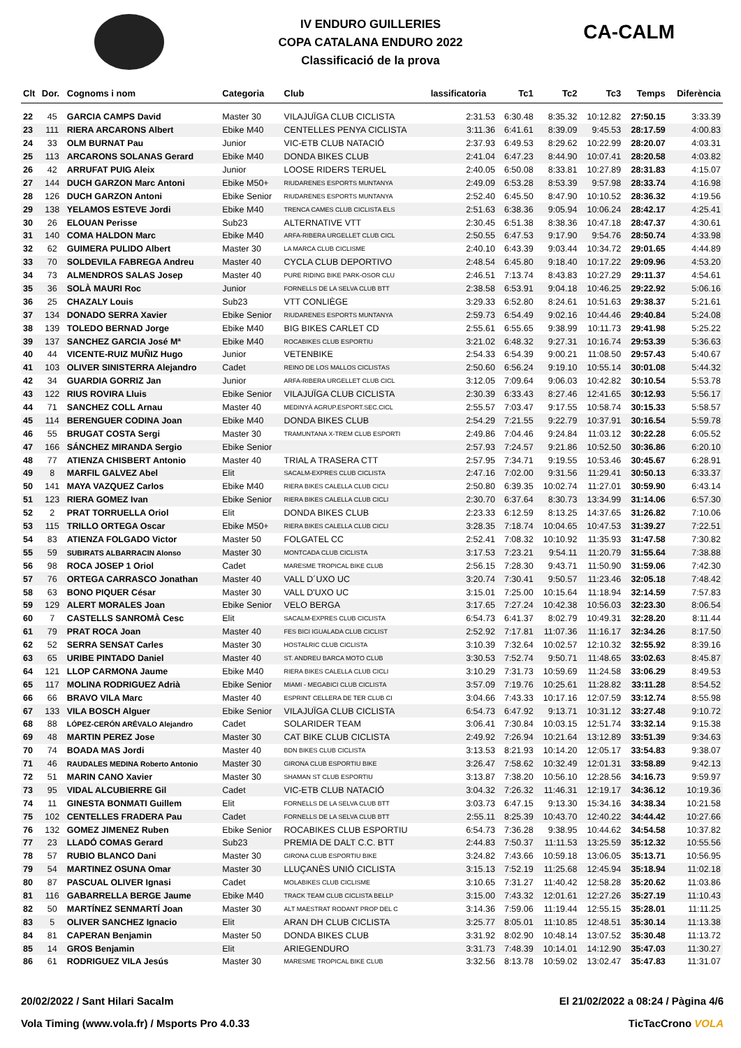CA-CALM
IV ENDURO GUILLERIES
COPA CATALANA ENDURO 2022
Classificació de la prova
| Clt | Dor. | Cognoms i nom | Categoria | Club | lassificatoria | Tc1 | Tc2 | Tc3 | Temps | Diferència |
| --- | --- | --- | --- | --- | --- | --- | --- | --- | --- | --- |
| 22 | 45 | GARCIA CAMPS David | Master 30 | VILAJUÏGA CLUB CICLISTA | 2:31.53 | 6:30.48 | 8:35.32 | 10:12.82 | 27:50.15 | 3:33.39 |
| 23 | 111 | RIERA ARCARONS Albert | Ebike M40 | CENTELLES PENYA CICLISTA | 3:11.36 | 6:41.61 | 8:39.09 | 9:45.53 | 28:17.59 | 4:00.83 |
| 24 | 33 | OLM BURNAT Pau | Junior | VIC-ETB CLUB NATACIÓ | 2:37.93 | 6:49.53 | 8:29.62 | 10:22.99 | 28:20.07 | 4:03.31 |
| 25 | 113 | ARCARONS SOLANAS Gerard | Ebike M40 | DONDA BIKES CLUB | 2:41.04 | 6:47.23 | 8:44.90 | 10:07.41 | 28:20.58 | 4:03.82 |
| 26 | 42 | ARRUFAT PUIG Aleix | Junior | LOOSE RIDERS TERUEL | 2:40.05 | 6:50.08 | 8:33.81 | 10:27.89 | 28:31.83 | 4:15.07 |
| 27 | 144 | DUCH GARZON Marc Antoni | Ebike M50+ | RIUDARENES ESPORTS MUNTANYA | 2:49.09 | 6:53.28 | 8:53.39 | 9:57.98 | 28:33.74 | 4:16.98 |
| 28 | 126 | DUCH GARZON Antoni | Ebike Senior | RIUDARENES ESPORTS MUNTANYA | 2:52.40 | 6:45.50 | 8:47.90 | 10:10.52 | 28:36.32 | 4:19.56 |
| 29 | 138 | YELAMOS ESTEVE Jordi | Ebike M40 | TRENCA CAMES CLUB CICLISTA ELS | 2:51.63 | 6:38.36 | 9:05.94 | 10:06.24 | 28:42.17 | 4:25.41 |
| 30 | 26 | ELOUAN Perisse | Sub23 | ALTERNATIVE VTT | 2:30.45 | 6:51.38 | 8:38.36 | 10:47.18 | 28:47.37 | 4:30.61 |
| 31 | 140 | COMA HALDON Marc | Ebike M40 | ARFA-RIBERA URGELLET CLUB CICL | 2:50.55 | 6:47.53 | 9:17.90 | 9:54.76 | 28:50.74 | 4:33.98 |
| 32 | 62 | GUIMERA PULIDO Albert | Master 30 | LA MARCA CLUB CICLISME | 2:40.10 | 6:43.39 | 9:03.44 | 10:34.72 | 29:01.65 | 4:44.89 |
| 33 | 70 | SOLDEVILA FABREGA Andreu | Master 40 | CYCLA CLUB DEPORTIVO | 2:48.54 | 6:45.80 | 9:18.40 | 10:17.22 | 29:09.96 | 4:53.20 |
| 34 | 73 | ALMENDROS SALAS Josep | Master 40 | PURE RIDING BIKE PARK-OSOR CLU | 2:46.51 | 7:13.74 | 8:43.83 | 10:27.29 | 29:11.37 | 4:54.61 |
| 35 | 36 | SOLÀ MAURI Roc | Junior | FORNELLS DE LA SELVA CLUB BTT | 2:38.58 | 6:53.91 | 9:04.18 | 10:46.25 | 29:22.92 | 5:06.16 |
| 36 | 25 | CHAZALY Louis | Sub23 | VTT CONLIÈGE | 3:29.33 | 6:52.80 | 8:24.61 | 10:51.63 | 29:38.37 | 5:21.61 |
| 37 | 134 | DONADO SERRA Xavier | Ebike Senior | RIUDARENES ESPORTS MUNTANYA | 2:59.73 | 6:54.49 | 9:02.16 | 10:44.46 | 29:40.84 | 5:24.08 |
| 38 | 139 | TOLEDO BERNAD Jorge | Ebike M40 | BIG BIKES CARLET CD | 2:55.61 | 6:55.65 | 9:38.99 | 10:11.73 | 29:41.98 | 5:25.22 |
| 39 | 137 | SANCHEZ GARCIA José Mª | Ebike M40 | ROCABIKES CLUB ESPORTIU | 3:21.02 | 6:48.32 | 9:27.31 | 10:16.74 | 29:53.39 | 5:36.63 |
| 40 | 44 | VICENTE-RUIZ MUÑIZ Hugo | Junior | VETENBIKE | 2:54.33 | 6:54.39 | 9:00.21 | 11:08.50 | 29:57.43 | 5:40.67 |
| 41 | 103 | OLIVER SINISTERRA Alejandro | Cadet | REINO DE LOS MALLOS CICLISTAS | 2:50.60 | 6:56.24 | 9:19.10 | 10:55.14 | 30:01.08 | 5:44.32 |
| 42 | 34 | GUARDIA GORRIZ Jan | Junior | ARFA-RIBERA URGELLET CLUB CICL | 3:12.05 | 7:09.64 | 9:06.03 | 10:42.82 | 30:10.54 | 5:53.78 |
| 43 | 122 | RIUS ROVIRA Lluis | Ebike Senior | VILAJUÏGA CLUB CICLISTA | 2:30.39 | 6:33.43 | 8:27.46 | 12:41.65 | 30:12.93 | 5:56.17 |
| 44 | 71 | SANCHEZ COLL Arnau | Master 40 | MEDINYÀ AGRUP.ESPORT.SEC.CICL | 2:55.57 | 7:03.47 | 9:17.55 | 10:58.74 | 30:15.33 | 5:58.57 |
| 45 | 114 | BERENGUER CODINA Joan | Ebike M40 | DONDA BIKES CLUB | 2:54.29 | 7:21.55 | 9:22.79 | 10:37.91 | 30:16.54 | 5:59.78 |
| 46 | 55 | BRUGAT COSTA Sergi | Master 30 | TRAMUNTANA X-TREM CLUB ESPORTI | 2:49.86 | 7:04.46 | 9:24.84 | 11:03.12 | 30:22.28 | 6:05.52 |
| 47 | 166 | SÁNCHEZ MIRANDA Sergio | Ebike Senior | | 2:57.93 | 7:24.57 | 9:21.86 | 10:52.50 | 30:36.86 | 6:20.10 |
| 48 | 77 | ATIENZA CHISBERT Antonio | Master 40 | TRIAL A TRASERA CTT | 2:57.95 | 7:34.71 | 9:19.55 | 10:53.46 | 30:45.67 | 6:28.91 |
| 49 | 8 | MARFIL GALVEZ Abel | Elit | SACALM-EXPRES CLUB CICLISTA | 2:47.16 | 7:02.00 | 9:31.56 | 11:29.41 | 30:50.13 | 6:33.37 |
| 50 | 141 | MAYA VAZQUEZ Carlos | Ebike M40 | RIERA BIKES CALELLA CLUB CICLI | 2:50.80 | 6:39.35 | 10:02.74 | 11:27.01 | 30:59.90 | 6:43.14 |
| 51 | 123 | RIERA GOMEZ Ivan | Ebike Senior | RIERA BIKES CALELLA CLUB CICLI | 2:30.70 | 6:37.64 | 8:30.73 | 13:34.99 | 31:14.06 | 6:57.30 |
| 52 | 2 | PRAT TORRUELLA Oriol | Elit | DONDA BIKES CLUB | 2:23.33 | 6:12.59 | 8:13.25 | 14:37.65 | 31:26.82 | 7:10.06 |
| 53 | 115 | TRILLO ORTEGA Oscar | Ebike M50+ | RIERA BIKES CALELLA CLUB CICLI | 3:28.35 | 7:18.74 | 10:04.65 | 10:47.53 | 31:39.27 | 7:22.51 |
| 54 | 83 | ATIENZA FOLGADO Victor | Master 50 | FOLGATEL CC | 2:52.41 | 7:08.32 | 10:10.92 | 11:35.93 | 31:47.58 | 7:30.82 |
| 55 | 59 | SUBIRATS ALBARRACIN Alonso | Master 30 | MONTCADA CLUB CICLISTA | 3:17.53 | 7:23.21 | 9:54.11 | 11:20.79 | 31:55.64 | 7:38.88 |
| 56 | 98 | ROCA JOSEP 1 Oriol | Cadet | MARESME TROPICAL BIKE CLUB | 2:56.15 | 7:28.30 | 9:43.71 | 11:50.90 | 31:59.06 | 7:42.30 |
| 57 | 76 | ORTEGA CARRASCO Jonathan | Master 40 | VALL D´UXO UC | 3:20.74 | 7:30.41 | 9:50.57 | 11:23.46 | 32:05.18 | 7:48.42 |
| 58 | 63 | BONO PIQUER César | Master 30 | VALL D'UXO UC | 3:15.01 | 7:25.00 | 10:15.64 | 11:18.94 | 32:14.59 | 7:57.83 |
| 59 | 129 | ALERT MORALES Joan | Ebike Senior | VELO BERGA | 3:17.65 | 7:27.24 | 10:42.38 | 10:56.03 | 32:23.30 | 8:06.54 |
| 60 | 7 | CASTELLS SANROMÀ Cesc | Elit | SACALM-EXPRES CLUB CICLISTA | 6:54.73 | 6:41.37 | 8:02.79 | 10:49.31 | 32:28.20 | 8:11.44 |
| 61 | 79 | PRAT ROCA Joan | Master 40 | FES BICI IGUALADA CLUB CICLIST | 2:52.92 | 7:17.81 | 11:07.36 | 11:16.17 | 32:34.26 | 8:17.50 |
| 62 | 52 | SERRA SENSAT Carles | Master 30 | HOSTALRIC CLUB CICLISTA | 3:10.39 | 7:32.64 | 10:02.57 | 12:10.32 | 32:55.92 | 8:39.16 |
| 63 | 65 | URIBE PINTADO Daniel | Master 40 | ST. ANDREU BARCA MOTO CLUB | 3:30.53 | 7:52.74 | 9:50.71 | 11:48.65 | 33:02.63 | 8:45.87 |
| 64 | 121 | LLOP CARMONA Jaume | Ebike M40 | RIERA BIKES CALELLA CLUB CICLI | 3:10.29 | 7:31.73 | 10:59.69 | 11:24.58 | 33:06.29 | 8:49.53 |
| 65 | 117 | MOLINA RODRIGUEZ Adrià | Ebike Senior | MIAMI - MEGABICI CLUB CICLISTA | 3:57.09 | 7:19.76 | 10:25.61 | 11:28.82 | 33:11.28 | 8:54.52 |
| 66 | 66 | BRAVO VILA Marc | Master 40 | ESPRINT CELLERA DE TER CLUB CI | 3:04.66 | 7:43.33 | 10:17.16 | 12:07.59 | 33:12.74 | 8:55.98 |
| 67 | 133 | VILA BOSCH Alguer | Ebike Senior | VILAJUÏGA CLUB CICLISTA | 6:54.73 | 6:47.92 | 9:13.71 | 10:31.12 | 33:27.48 | 9:10.72 |
| 68 | 88 | LÓPEZ-CERÓN ARÉVALO Alejandro | Cadet | SOLARIDER TEAM | 3:06.41 | 7:30.84 | 10:03.15 | 12:51.74 | 33:32.14 | 9:15.38 |
| 69 | 48 | MARTIN PEREZ Jose | Master 30 | CAT BIKE CLUB CICLISTA | 2:49.92 | 7:26.94 | 10:21.64 | 13:12.89 | 33:51.39 | 9:34.63 |
| 70 | 74 | BOADA MAS Jordi | Master 40 | BDN BIKES CLUB CICLISTA | 3:13.53 | 8:21.93 | 10:14.20 | 12:05.17 | 33:54.83 | 9:38.07 |
| 71 | 46 | RAUDALES MEDINA Roberto Antonio | Master 30 | GIRONA CLUB ESPORTIU BIKE | 3:26.47 | 7:58.62 | 10:32.49 | 12:01.31 | 33:58.89 | 9:42.13 |
| 72 | 51 | MARIN CANO Xavier | Master 30 | SHAMAN ST CLUB ESPORTIU | 3:13.87 | 7:38.20 | 10:56.10 | 12:28.56 | 34:16.73 | 9:59.97 |
| 73 | 95 | VIDAL ALCUBIERRE Gil | Cadet | VIC-ETB CLUB NATACIÓ | 3:04.32 | 7:26.32 | 11:46.31 | 12:19.17 | 34:36.12 | 10:19.36 |
| 74 | 11 | GINESTA BONMATI Guillem | Elit | FORNELLS DE LA SELVA CLUB BTT | 3:03.73 | 6:47.15 | 9:13.30 | 15:34.16 | 34:38.34 | 10:21.58 |
| 75 | 102 | CENTELLES FRADERA Pau | Cadet | FORNELLS DE LA SELVA CLUB BTT | 2:55.11 | 8:25.39 | 10:43.70 | 12:40.22 | 34:44.42 | 10:27.66 |
| 76 | 132 | GOMEZ JIMENEZ Ruben | Ebike Senior | ROCABIKES CLUB ESPORTIU | 6:54.73 | 7:36.28 | 9:38.95 | 10:44.62 | 34:54.58 | 10:37.82 |
| 77 | 23 | LLADÓ COMAS Gerard | Sub23 | PREMIA DE DALT C.C. BTT | 2:44.83 | 7:50.37 | 11:11.53 | 13:25.59 | 35:12.32 | 10:55.56 |
| 78 | 57 | RUBIO BLANCO Dani | Master 30 | GIRONA CLUB ESPORTIU BIKE | 3:24.82 | 7:43.66 | 10:59.18 | 13:06.05 | 35:13.71 | 10:56.95 |
| 79 | 54 | MARTINEZ OSUNA Omar | Master 30 | LLUÇANÈS UNIÓ CICLISTA | 3:15.13 | 7:52.19 | 11:25.68 | 12:45.94 | 35:18.94 | 11:02.18 |
| 80 | 87 | PASCUAL OLIVER Ignasi | Cadet | MOLABIKES CLUB CICLISME | 3:10.65 | 7:31.27 | 11:40.42 | 12:58.28 | 35:20.62 | 11:03.86 |
| 81 | 116 | GABARRELLA BERGE Jaume | Ebike M40 | TRACK TEAM CLUB CICLISTA BELLP | 3:15.00 | 7:43.32 | 12:01.61 | 12:27.26 | 35:27.19 | 11:10.43 |
| 82 | 50 | MARTÍNEZ SENMARTÍ Joan | Master 30 | ALT MAESTRAT RODANT PROP DEL C | 3:14.36 | 7:59.06 | 11:19.44 | 12:55.15 | 35:28.01 | 11:11.25 |
| 83 | 5 | OLIVER SANCHEZ Ignacio | Elit | ARAN DH CLUB CICLISTA | 3:25.77 | 8:05.01 | 11:10.85 | 12:48.51 | 35:30.14 | 11:13.38 |
| 84 | 81 | CAPERAN Benjamin | Master 50 | DONDA BIKES CLUB | 3:31.92 | 8:02.90 | 10:48.14 | 13:07.52 | 35:30.48 | 11:13.72 |
| 85 | 14 | GROS Benjamin | Elit | ARIEGENDURO | 3:31.73 | 7:48.39 | 10:14.01 | 14:12.90 | 35:47.03 | 11:30.27 |
| 86 | 61 | RODRIGUEZ VILA Jesús | Master 30 | MARESME TROPICAL BIKE CLUB | 3:32.56 | 8:13.78 | 10:59.02 | 13:02.47 | 35:47.83 | 11:31.07 |
20/02/2022 / Sant Hilari Sacalm El 21/02/2022 a 08:24 / Pàgina 4/6
Vola Timing (www.vola.fr) / Msports Pro 4.0.33 TicTacCrono VOLA